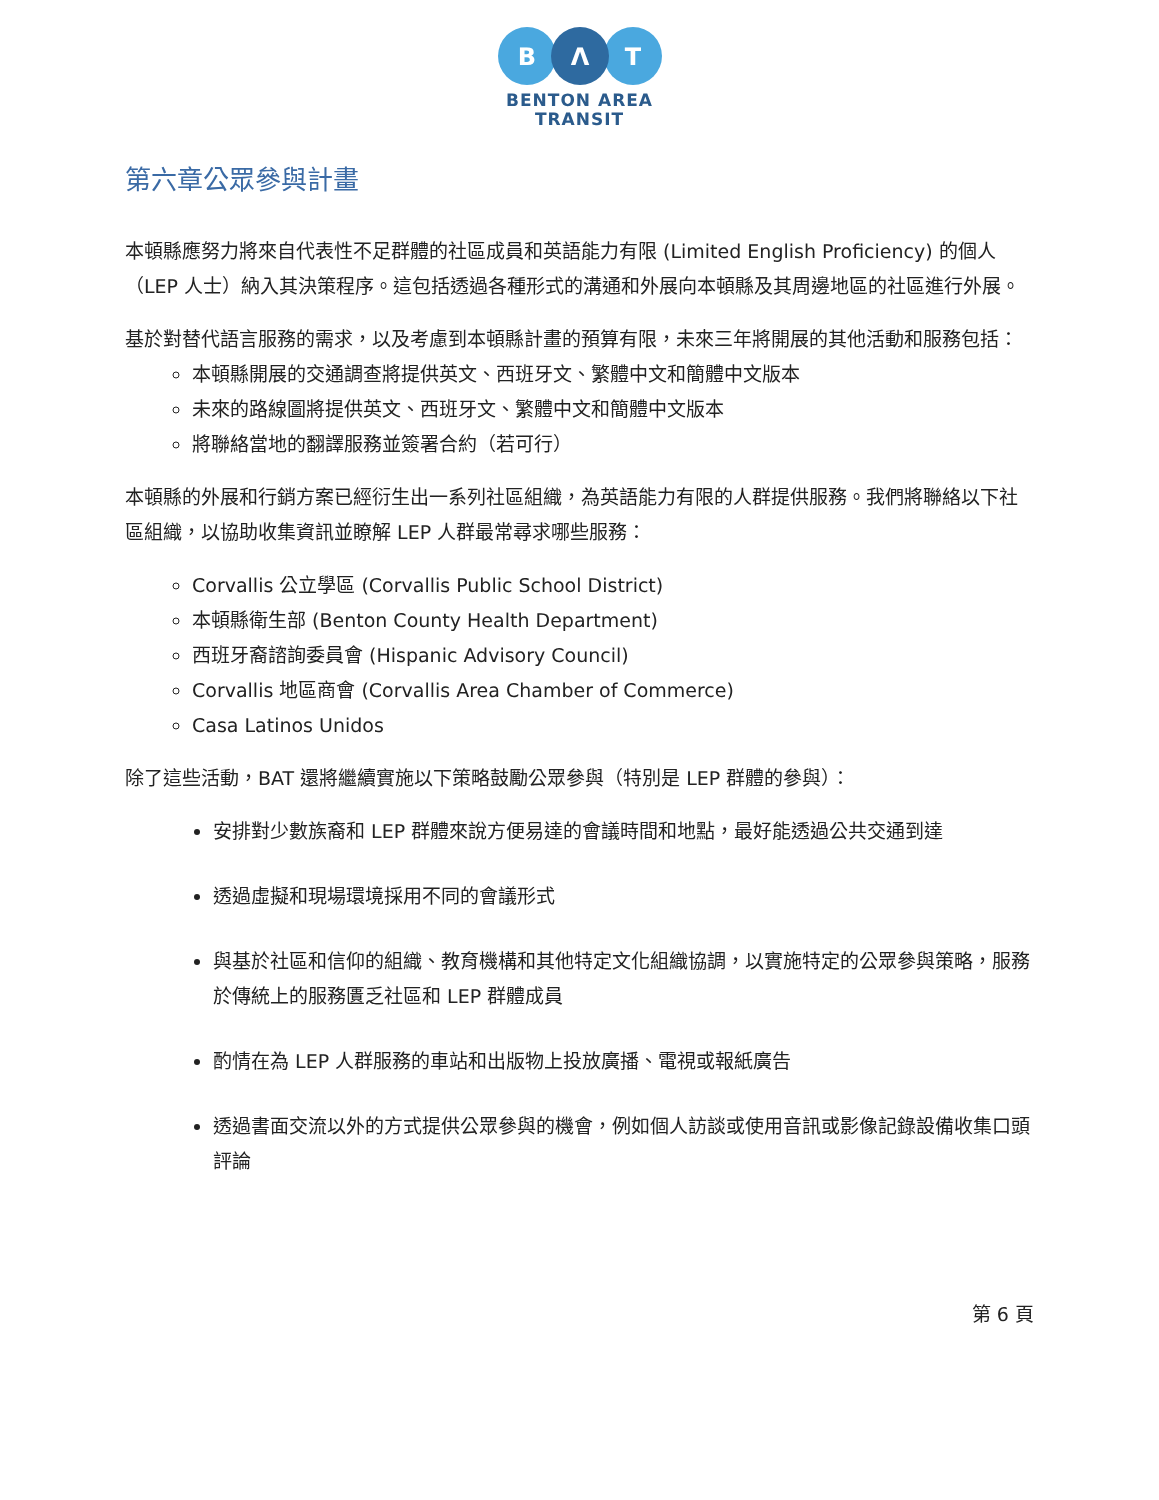B
Λ
T
BENTON AREA
TRANSIT
第六章公眾參與計畫
本頓縣應努力將來自代表性不足群體的社區成員和英語能力有限 (Limited English Proficiency) 的個人（LEP 人士）納入其決策程序。這包括透過各種形式的溝通和外展向本頓縣及其周邊地區的社區進行外展。
基於對替代語言服務的需求，以及考慮到本頓縣計畫的預算有限，未來三年將開展的其他活動和服務包括：
本頓縣開展的交通調查將提供英文、西班牙文、繁體中文和簡體中文版本
未來的路線圖將提供英文、西班牙文、繁體中文和簡體中文版本
將聯絡當地的翻譯服務並簽署合約（若可行）
本頓縣的外展和行銷方案已經衍生出一系列社區組織，為英語能力有限的人群提供服務。我們將聯絡以下社區組織，以協助收集資訊並瞭解 LEP 人群最常尋求哪些服務：
Corvallis 公立學區 (Corvallis Public School District)
本頓縣衛生部 (Benton County Health Department)
西班牙裔諮詢委員會 (Hispanic Advisory Council)
Corvallis 地區商會 (Corvallis Area Chamber of Commerce)
Casa Latinos Unidos
除了這些活動，BAT 還將繼續實施以下策略鼓勵公眾參與（特別是 LEP 群體的參與）：
安排對少數族裔和 LEP 群體來說方便易達的會議時間和地點，最好能透過公共交通到達
透過虛擬和現場環境採用不同的會議形式
與基於社區和信仰的組織、教育機構和其他特定文化組織協調，以實施特定的公眾參與策略，服務於傳統上的服務匱乏社區和 LEP 群體成員
酌情在為 LEP 人群服務的車站和出版物上投放廣播、電視或報紙廣告
透過書面交流以外的方式提供公眾參與的機會，例如個人訪談或使用音訊或影像記錄設備收集口頭評論
第 6 頁